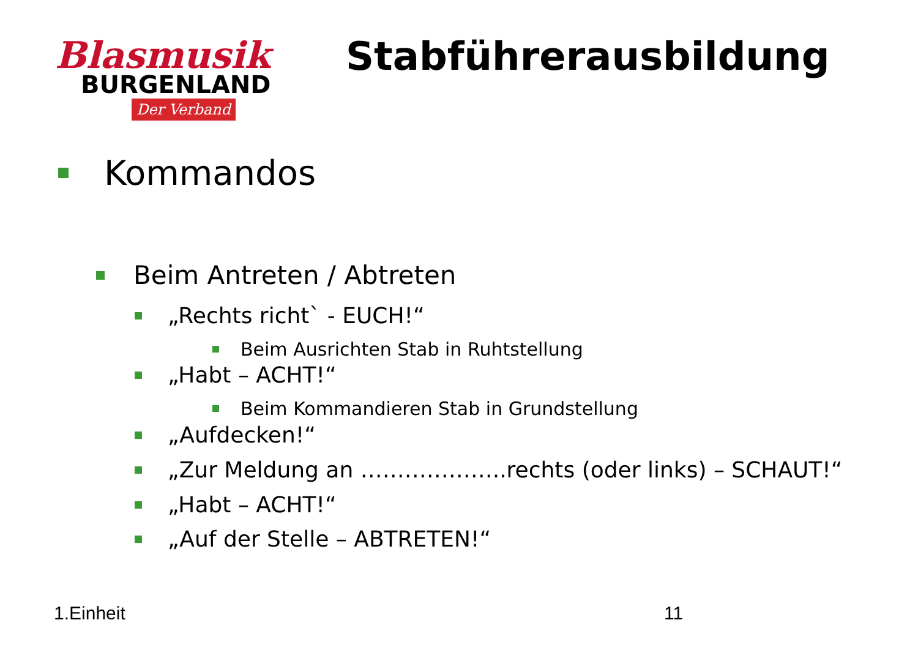Blasmusik
BURGENLAND
Der Verband
Stabführerausbildung
Kommandos
Beim Antreten / Abtreten
„Rechts richt` - EUCH!“
Beim Ausrichten Stab in Ruhtstellung
„Habt – ACHT!“
Beim Kommandieren Stab in Grundstellung
„Aufdecken!“
„Zur Meldung an ………………..rechts (oder links) – SCHAUT!“
„Habt – ACHT!“
„Auf der Stelle – ABTRETEN!“
1.Einheit 11